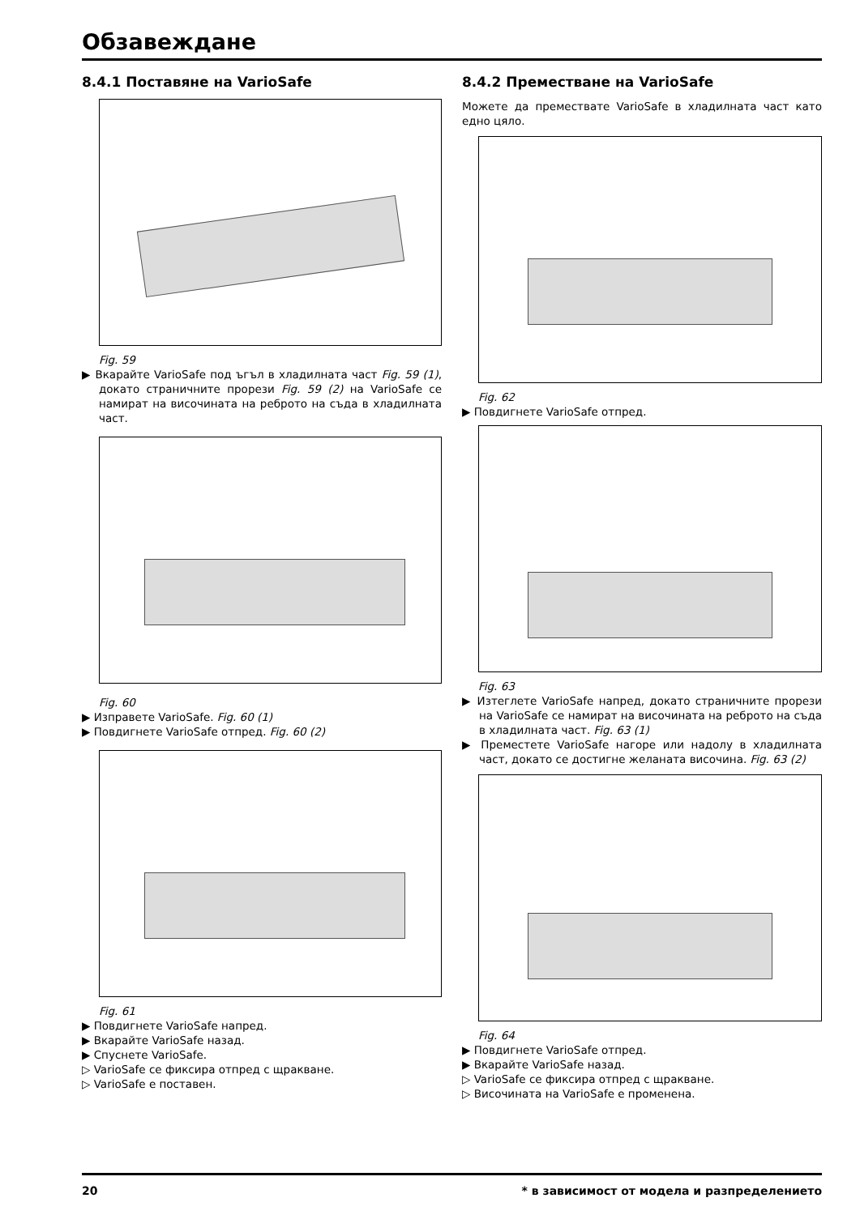Обзавеждане
8.4.1 Поставяне на VarioSafe
Fig. 59
▶ Вкарайте VarioSafe под ъгъл в хладилната част Fig. 59 (1), докато страничните прорези Fig. 59 (2) на VarioSafe се намират на височината на реброто на съда в хладилната част.
Fig. 60
▶ Изправете VarioSafe. Fig. 60 (1)
▶ Повдигнете VarioSafe отпред. Fig. 60 (2)
Fig. 61
▶ Повдигнете VarioSafe напред.
▶ Вкарайте VarioSafe назад.
▶ Спуснете VarioSafe.
▷ VarioSafe се фиксира отпред с щракване.
▷ VarioSafe е поставен.
8.4.2 Преместване на VarioSafe
Можете да премествате VarioSafe в хладилната част като едно цяло.
Fig. 62
▶ Повдигнете VarioSafe отпред.
Fig. 63
▶ Изтеглете VarioSafe напред, докато страничните прорези на VarioSafe се намират на височината на реброто на съда в хладилната част. Fig. 63 (1)
▶ Преместете VarioSafe нагоре или надолу в хладилната част, докато се достигне желаната височина. Fig. 63 (2)
Fig. 64
▶ Повдигнете VarioSafe отпред.
▶ Вкарайте VarioSafe назад.
▷ VarioSafe се фиксира отпред с щракване.
▷ Височината на VarioSafe е променена.
20 * в зависимост от модела и разпределението